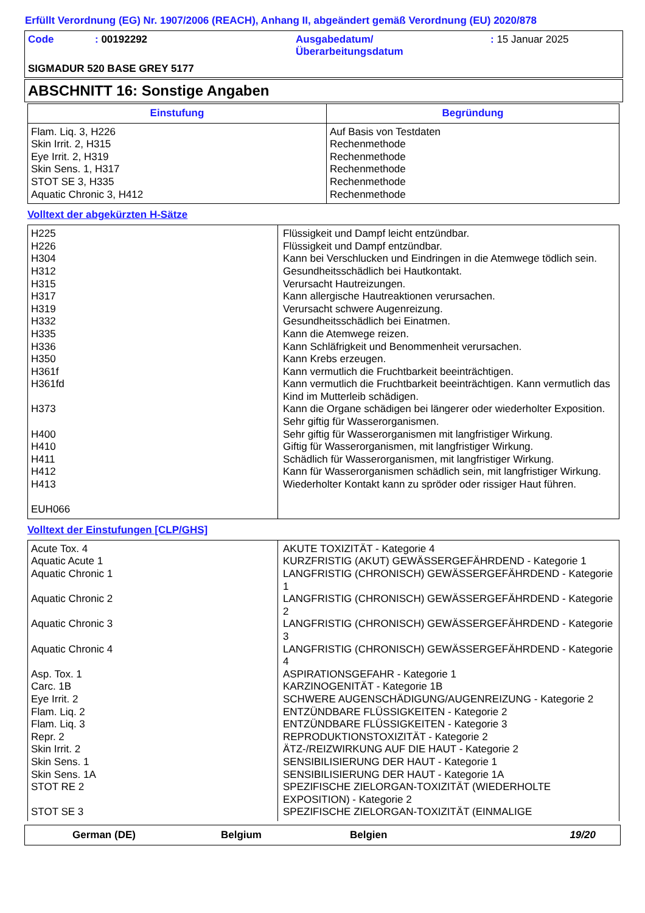Erfüllt Verordnung (EG) Nr. 1907/2006 (REACH), Anhang II, abgeändert gemäß Verordnung (EU) 2020/878
| Code | : 00192292 | Ausgabedatum/ Überarbeitungsdatum | : 15 Januar 2025 |
| SIGMADUR 520 BASE GREY 5177 | | | |
ABSCHNITT 16: Sonstige Angaben
| Einstufung | Begründung |
| --- | --- |
| Flam. Liq. 3, H226 Skin Irrit. 2, H315 Eye Irrit. 2, H319 Skin Sens. 1, H317 STOT SE 3, H335 Aquatic Chronic 3, H412 | Auf Basis von Testdaten Rechenmethode Rechenmethode Rechenmethode Rechenmethode Rechenmethode |
Volltext der abgekürzten H-Sätze
| H225 H226 H304 H312 H315 H317 H319 H332 H335 H336 H350 H361f H361fd H373 H400 H410 H411 H412 H413 EUH066 | Flüssigkeit und Dampf leicht entzündbar. Flüssigkeit und Dampf entzündbar. Kann bei Verschlucken und Eindringen in die Atemwege tödlich sein. Gesundheitsschädlich bei Hautkontakt. Verursacht Hautreizungen. Kann allergische Hautreaktionen verursachen. Verursacht schwere Augenreizung. Gesundheitsschädlich bei Einatmen. Kann die Atemwege reizen. Kann Schläfrigkeit und Benommenheit verursachen. Kann Krebs erzeugen. Kann vermutlich die Fruchtbarkeit beeinträchtigen. Kann vermutlich die Fruchtbarkeit beeinträchtigen. Kann vermutlich das Kind im Mutterleib schädigen. Kann die Organe schädigen bei längerer oder wiederholter Exposition. Sehr giftig für Wasserorganismen. Sehr giftig für Wasserorganismen mit langfristiger Wirkung. Giftig für Wasserorganismen, mit langfristiger Wirkung. Schädlich für Wasserorganismen, mit langfristiger Wirkung. Kann für Wasserorganismen schädlich sein, mit langfristiger Wirkung. Wiederholter Kontakt kann zu spröder oder rissiger Haut führen. |
Volltext der Einstufungen [CLP/GHS]
| Acute Tox. 4 Aquatic Acute 1 Aquatic Chronic 1 Aquatic Chronic 2 Aquatic Chronic 3 Aquatic Chronic 4 Asp. Tox. 1 Carc. 1B Eye Irrit. 2 Flam. Liq. 2 Flam. Liq. 3 Repr. 2 Skin Irrit. 2 Skin Sens. 1 Skin Sens. 1A STOT RE 2 STOT SE 3 | AKUTE TOXIZITÄT - Kategorie 4 KURZFRISTIG (AKUT) GEWÄSSERGEFÄHRDEND - Kategorie 1 LANGFRISTIG (CHRONISCH) GEWÄSSERGEFÄHRDEND - Kategorie 1 LANGFRISTIG (CHRONISCH) GEWÄSSERGEFÄHRDEND - Kategorie 2 LANGFRISTIG (CHRONISCH) GEWÄSSERGEFÄHRDEND - Kategorie 3 LANGFRISTIG (CHRONISCH) GEWÄSSERGEFÄHRDEND - Kategorie 4 ASPIRATIONSGEFAHR - Kategorie 1 KARZINOGENITÄT - Kategorie 1B SCHWERE AUGENSCHÄDIGUNG/AUGENREIZUNG - Kategorie 2 ENTZÜNDBARE FLÜSSIGKEITEN - Kategorie 2 ENTZÜNDBARE FLÜSSIGKEITEN - Kategorie 3 REPRODUKTIONSTOXIZITÄT - Kategorie 2 ÄTZ-/REIZWIRKUNG AUF DIE HAUT - Kategorie 2 SENSIBILISIERUNG DER HAUT - Kategorie 1 SENSIBILISIERUNG DER HAUT - Kategorie 1A SPEZIFISCHE ZIELORGAN-TOXIZITÄT (WIEDERHOLTE EXPOSITION) - Kategorie 2 SPEZIFISCHE ZIELORGAN-TOXIZITÄT (EINMALIGE |
German (DE) Belgium Belgien 19/20